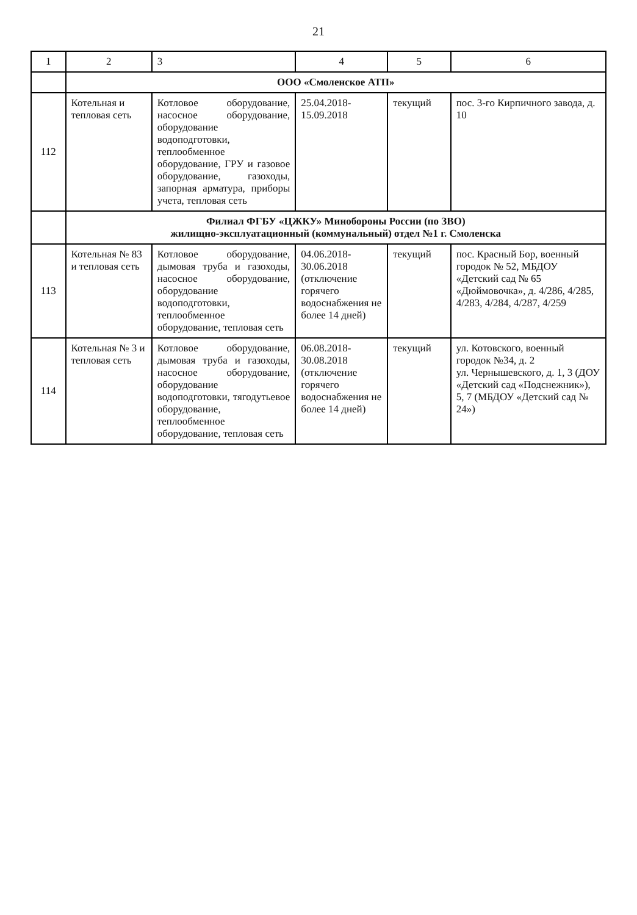21
| 1 | 2 | 3 | 4 | 5 | 6 |
| --- | --- | --- | --- | --- | --- |
| | ООО «Смоленское АТП» | | | | |
| 112 | Котельная и тепловая сеть | Котловое оборудование, насосное оборудование, оборудование водоподготовки, теплообменное оборудование, ГРУ и газовое оборудование, газоходы, запорная арматура, приборы учета, тепловая сеть | 25.04.2018- 15.09.2018 | текущий | пос. 3-го Кирпичного завода, д. 10 |
| | Филиал ФГБУ «ЦЖКУ» Минобороны России (по ЗВО) жилищно-эксплуатационный (коммунальный) отдел №1 г. Смоленска | | | | |
| 113 | Котельная № 83 и тепловая сеть | Котловое оборудование, дымовая труба и газоходы, насосное оборудование, оборудование водоподготовки, теплообменное оборудование, тепловая сеть | 04.06.2018- 30.06.2018 (отключение горячего водоснабжения не более 14 дней) | текущий | пос. Красный Бор, военный городок № 52, МБДОУ «Детский сад № 65 «Дюймовочка», д. 4/286, 4/285, 4/283, 4/284, 4/287, 4/259 |
| 114 | Котельная № 3 и тепловая сеть | Котловое оборудование, дымовая труба и газоходы, насосное оборудование, оборудование водоподготовки, тягодутьевое оборудование, теплообменное оборудование, тепловая сеть | 06.08.2018- 30.08.2018 (отключение горячего водоснабжения не более 14 дней) | текущий | ул. Котовского, военный городок №34, д. 2 ул. Чернышевского, д. 1, 3 (ДОУ «Детский сад «Подснежник»), 5, 7 (МБДОУ «Детский сад № 24») |